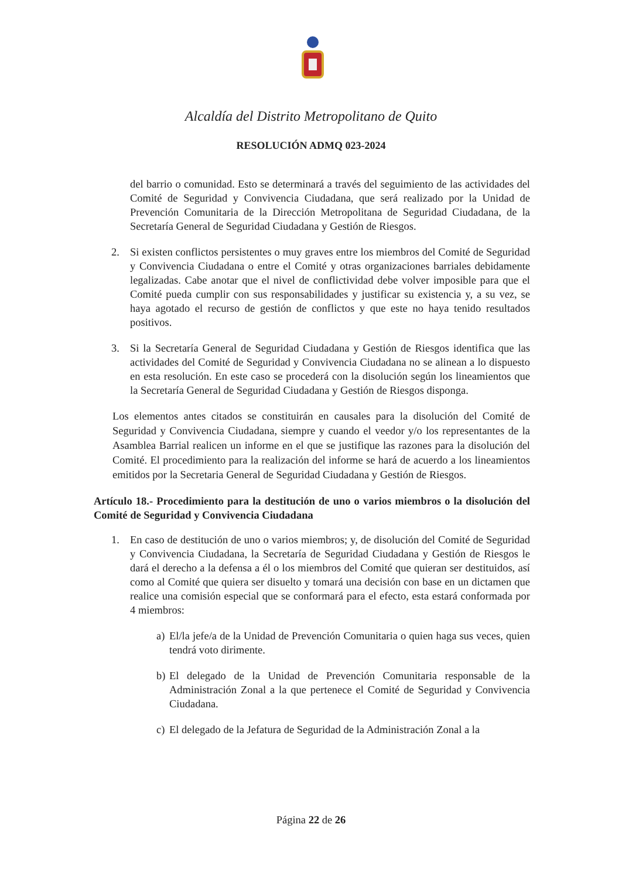Alcaldía del Distrito Metropolitano de Quito
RESOLUCIÓN ADMQ 023-2024
del barrio o comunidad. Esto se determinará a través del seguimiento de las actividades del Comité de Seguridad y Convivencia Ciudadana, que será realizado por la Unidad de Prevención Comunitaria de la Dirección Metropolitana de Seguridad Ciudadana, de la Secretaría General de Seguridad Ciudadana y Gestión de Riesgos.
2. Si existen conflictos persistentes o muy graves entre los miembros del Comité de Seguridad y Convivencia Ciudadana o entre el Comité y otras organizaciones barriales debidamente legalizadas. Cabe anotar que el nivel de conflictividad debe volver imposible para que el Comité pueda cumplir con sus responsabilidades y justificar su existencia y, a su vez, se haya agotado el recurso de gestión de conflictos y que este no haya tenido resultados positivos.
3. Si la Secretaría General de Seguridad Ciudadana y Gestión de Riesgos identifica que las actividades del Comité de Seguridad y Convivencia Ciudadana no se alinean a lo dispuesto en esta resolución. En este caso se procederá con la disolución según los lineamientos que la Secretaría General de Seguridad Ciudadana y Gestión de Riesgos disponga.
Los elementos antes citados se constituirán en causales para la disolución del Comité de Seguridad y Convivencia Ciudadana, siempre y cuando el veedor y/o los representantes de la Asamblea Barrial realicen un informe en el que se justifique las razones para la disolución del Comité. El procedimiento para la realización del informe se hará de acuerdo a los lineamientos emitidos por la Secretaria General de Seguridad Ciudadana y Gestión de Riesgos.
Artículo 18.- Procedimiento para la destitución de uno o varios miembros o la disolución del Comité de Seguridad y Convivencia Ciudadana
1. En caso de destitución de uno o varios miembros; y, de disolución del Comité de Seguridad y Convivencia Ciudadana, la Secretaría de Seguridad Ciudadana y Gestión de Riesgos le dará el derecho a la defensa a él o los miembros del Comité que quieran ser destituidos, así como al Comité que quiera ser disuelto y tomará una decisión con base en un dictamen que realice una comisión especial que se conformará para el efecto, esta estará conformada por 4 miembros:
a)
El/la jefe/a de la Unidad de Prevención Comunitaria o quien haga sus veces, quien tendrá voto dirimente.
b)
El delegado de la Unidad de Prevención Comunitaria responsable de la Administración Zonal a la que pertenece el Comité de Seguridad y Convivencia Ciudadana.
c)
El delegado de la Jefatura de Seguridad de la Administración Zonal a la
Página 22 de 26